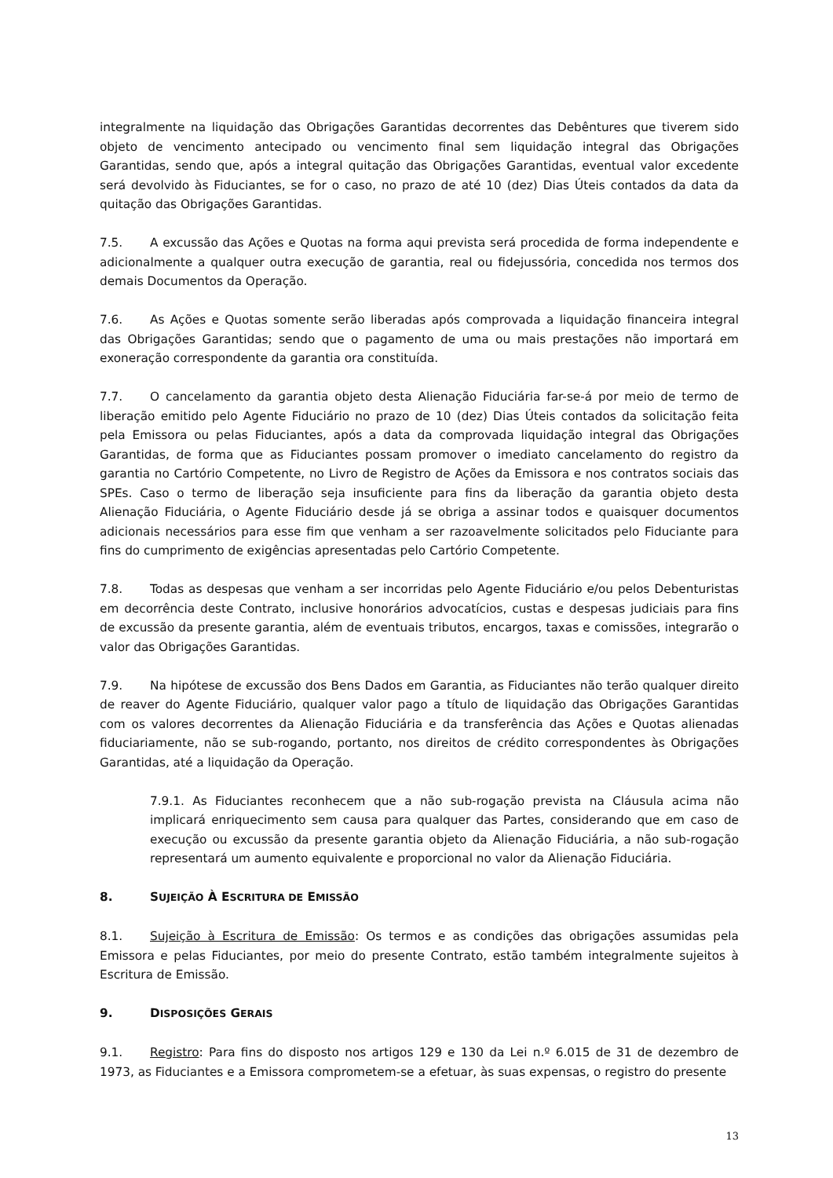integralmente na liquidação das Obrigações Garantidas decorrentes das Debêntures que tiverem sido objeto de vencimento antecipado ou vencimento final sem liquidação integral das Obrigações Garantidas, sendo que, após a integral quitação das Obrigações Garantidas, eventual valor excedente será devolvido às Fiduciantes, se for o caso, no prazo de até 10 (dez) Dias Úteis contados da data da quitação das Obrigações Garantidas.
7.5. A excussão das Ações e Quotas na forma aqui prevista será procedida de forma independente e adicionalmente a qualquer outra execução de garantia, real ou fidejussória, concedida nos termos dos demais Documentos da Operação.
7.6. As Ações e Quotas somente serão liberadas após comprovada a liquidação financeira integral das Obrigações Garantidas; sendo que o pagamento de uma ou mais prestações não importará em exoneração correspondente da garantia ora constituída.
7.7. O cancelamento da garantia objeto desta Alienação Fiduciária far-se-á por meio de termo de liberação emitido pelo Agente Fiduciário no prazo de 10 (dez) Dias Úteis contados da solicitação feita pela Emissora ou pelas Fiduciantes, após a data da comprovada liquidação integral das Obrigações Garantidas, de forma que as Fiduciantes possam promover o imediato cancelamento do registro da garantia no Cartório Competente, no Livro de Registro de Ações da Emissora e nos contratos sociais das SPEs. Caso o termo de liberação seja insuficiente para fins da liberação da garantia objeto desta Alienação Fiduciária, o Agente Fiduciário desde já se obriga a assinar todos e quaisquer documentos adicionais necessários para esse fim que venham a ser razoavelmente solicitados pelo Fiduciante para fins do cumprimento de exigências apresentadas pelo Cartório Competente.
7.8. Todas as despesas que venham a ser incorridas pelo Agente Fiduciário e/ou pelos Debenturistas em decorrência deste Contrato, inclusive honorários advocatícios, custas e despesas judiciais para fins de excussão da presente garantia, além de eventuais tributos, encargos, taxas e comissões, integrarão o valor das Obrigações Garantidas.
7.9. Na hipótese de excussão dos Bens Dados em Garantia, as Fiduciantes não terão qualquer direito de reaver do Agente Fiduciário, qualquer valor pago a título de liquidação das Obrigações Garantidas com os valores decorrentes da Alienação Fiduciária e da transferência das Ações e Quotas alienadas fiduciariamente, não se sub-rogando, portanto, nos direitos de crédito correspondentes às Obrigações Garantidas, até a liquidação da Operação.
7.9.1. As Fiduciantes reconhecem que a não sub-rogação prevista na Cláusula acima não implicará enriquecimento sem causa para qualquer das Partes, considerando que em caso de execução ou excussão da presente garantia objeto da Alienação Fiduciária, a não sub-rogação representará um aumento equivalente e proporcional no valor da Alienação Fiduciária.
8. SUJEIÇÃO À ESCRITURA DE EMISSÃO
8.1. Sujeição à Escritura de Emissão: Os termos e as condições das obrigações assumidas pela Emissora e pelas Fiduciantes, por meio do presente Contrato, estão também integralmente sujeitos à Escritura de Emissão.
9. DISPOSIÇÕES GERAIS
9.1. Registro: Para fins do disposto nos artigos 129 e 130 da Lei n.º 6.015 de 31 de dezembro de 1973, as Fiduciantes e a Emissora comprometem-se a efetuar, às suas expensas, o registro do presente
13